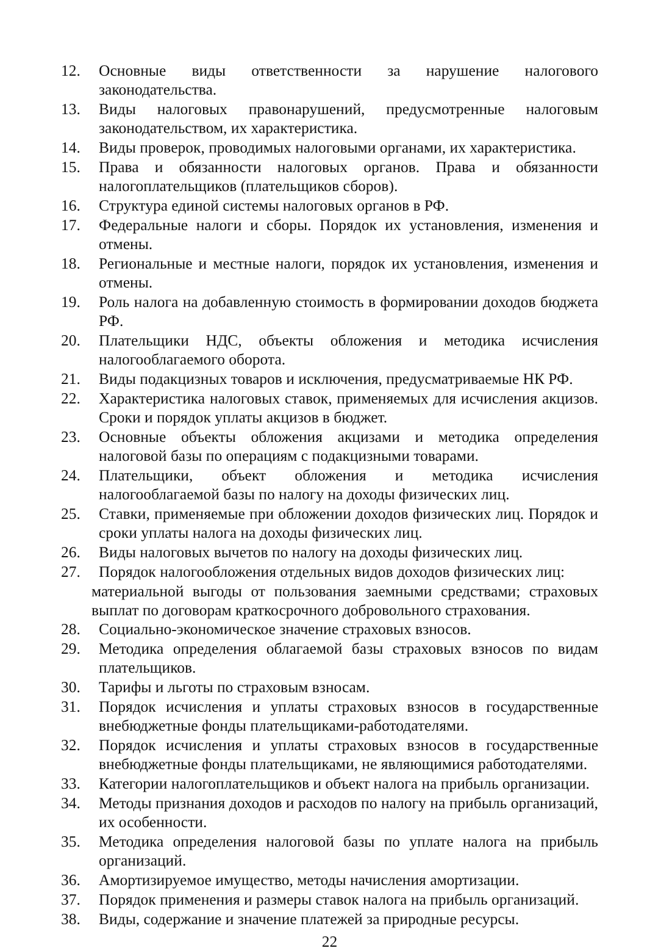12. Основные виды ответственности за нарушение налогового законодательства.
13. Виды налоговых правонарушений, предусмотренные налоговым законодательством, их характеристика.
14. Виды проверок, проводимых налоговыми органами, их характеристика.
15. Права и обязанности налоговых органов. Права и обязанности налогоплательщиков (плательщиков сборов).
16. Структура единой системы налоговых органов в РФ.
17. Федеральные налоги и сборы. Порядок их установления, изменения и отмены.
18. Региональные и местные налоги, порядок их установления, изменения и отмены.
19. Роль налога на добавленную стоимость в формировании доходов бюджета РФ.
20. Плательщики НДС, объекты обложения и методика исчисления налогооблагаемого оборота.
21. Виды подакцизных товаров и исключения, предусматриваемые НК РФ.
22. Характеристика налоговых ставок, применяемых для исчисления акцизов. Сроки и порядок уплаты акцизов в бюджет.
23. Основные объекты обложения акцизами и методика определения налоговой базы по операциям с подакцизными товарами.
24. Плательщики, объект обложения и методика исчисления налогооблагаемой базы по налогу на доходы физических лиц.
25. Ставки, применяемые при обложении доходов физических лиц. Порядок и сроки уплаты налога на доходы физических лиц.
26. Виды налоговых вычетов по налогу на доходы физических лиц.
27. Порядок налогообложения отдельных видов доходов физических лиц:
материальной выгоды от пользования заемными средствами; страховых выплат по договорам краткосрочного добровольного страхования.
28. Социально-экономическое значение страховых взносов.
29. Методика определения облагаемой базы страховых взносов по видам плательщиков.
30. Тарифы и льготы по страховым взносам.
31. Порядок исчисления и уплаты страховых взносов в государственные внебюджетные фонды плательщиками-работодателями.
32. Порядок исчисления и уплаты страховых взносов в государственные внебюджетные фонды плательщиками, не являющимися работодателями.
33. Категории налогоплательщиков и объект налога на прибыль организации.
34. Методы признания доходов и расходов по налогу на прибыль организаций, их особенности.
35. Методика определения налоговой базы по уплате налога на прибыль организаций.
36. Амортизируемое имущество, методы начисления амортизации.
37. Порядок применения и размеры ставок налога на прибыль организаций.
38. Виды, содержание и значение платежей за природные ресурсы.
22